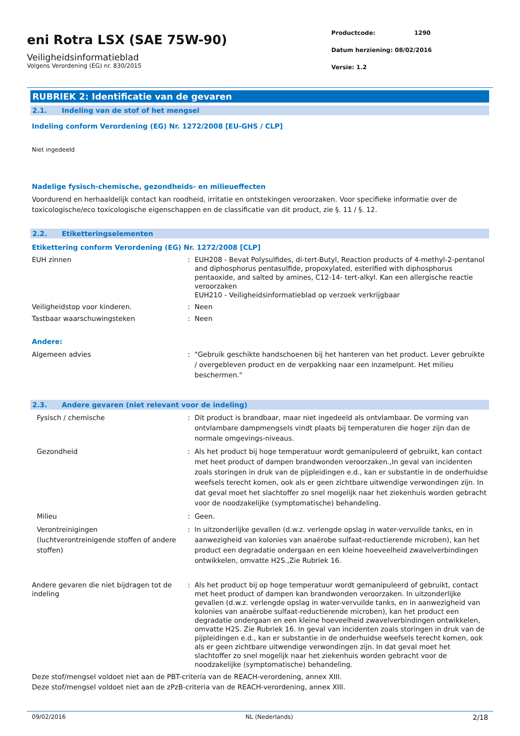eni Rotra LSX (SAE 75W-90)
Veiligheidsinformatieblad
Volgens Verordening (EG) nr. 830/2015
Productcode: 1290
Datum herziening: 08/02/2016
Versie: 1.2
RUBRIEK 2: Identificatie van de gevaren
2.1. Indeling van de stof of het mengsel
Indeling conform Verordening (EG) Nr. 1272/2008 [EU-GHS / CLP]
Niet ingedeeld
Nadelige fysisch-chemische, gezondheids- en milieueffecten
Voordurend en herhaaldelijk contact kan roodheid, irritatie en ontstekingen veroorzaken. Voor specifieke informatie over de toxicologische/eco toxicologische eigenschappen en de classificatie van dit product, zie §. 11 / §. 12.
2.2. Etiketteringselementen
Etikettering conform Verordening (EG) Nr. 1272/2008 [CLP]
EUH zinnen : EUH208 - Bevat Polysulfides, di-tert-Butyl, Reaction products of 4-methyl-2-pentanol and diphosphorus pentasulfide, propoxylated, esterified with diphosphorus pentaoxide, and salted by amines, C12-14- tert-alkyl. Kan een allergische reactie veroorzaken
EUH210 - Veiligheidsinformatieblad op verzoek verkrijgbaar
Veiligheidstop voor kinderen. : Neen
Tastbaar waarschuwingsteken : Neen
Andere:
Algemeen advies : "Gebruik geschikte handschoenen bij het hanteren van het product. Lever gebruikte / overgebleven product en de verpakking naar een inzamelpunt. Het milieu beschermen."
2.3. Andere gevaren (niet relevant voor de indeling)
Fysisch / chemische : Dit product is brandbaar, maar niet ingedeeld als ontvlambaar. De vorming van ontvlambare dampmengsels vindt plaats bij temperaturen die hoger zijn dan de normale omgevings-niveaus.
Gezondheid : Als het product bij hoge temperatuur wordt gemanipuleerd of gebruikt, kan contact met heet product of dampen brandwonden veroorzaken.,In geval van incidenten zoals storingen in druk van de pijpleidingen e.d., kan er substantie in de onderhuidse weefsels terecht komen, ook als er geen zichtbare uitwendige verwondingen zijn. In dat geval moet het slachtoffer zo snel mogelijk naar het ziekenhuis worden gebracht voor de noodzakelijke (symptomatische) behandeling.
Milieu : Geen.
Verontreinigingen
(luchtverontreinigende stoffen of andere stoffen)
: In uitzonderlijke gevallen (d.w.z. verlengde opslag in water-vervuilde tanks, en in aanwezigheid van kolonies van anaërobe sulfaat-reductierende microben), kan het product een degradatie ondergaan en een kleine hoeveelheid zwavelverbindingen ontwikkelen, omvatte H2S.,Zie Rubriek 16.
Andere gevaren die niet bijdragen tot de indeling
: Als het product bij op hoge temperatuur wordt gemanipuleerd of gebruikt, contact met heet product of dampen kan brandwonden veroorzaken. In uitzonderlijke gevallen (d.w.z. verlengde opslag in water-vervuilde tanks, en in aanwezigheid van kolonies van anaërobe sulfaat-reductierende microben), kan het product een degradatie ondergaan en een kleine hoeveelheid zwavelverbindingen ontwikkelen, omvatte H2S. Zie Rubriek 16. In geval van incidenten zoals storingen in druk van de pijpleidingen e.d., kan er substantie in de onderhuidse weefsels terecht komen, ook als er geen zichtbare uitwendige verwondingen zijn. In dat geval moet het slachtoffer zo snel mogelijk naar het ziekenhuis worden gebracht voor de noodzakelijke (symptomatische) behandeling.
Deze stof/mengsel voldoet niet aan de PBT-criteria van de REACH-verordening, annex XIII.
Deze stof/mengsel voldoet niet aan de zPzB-criteria van de REACH-verordening, annex XIII.
09/02/2016 NL (Nederlands) 2/18